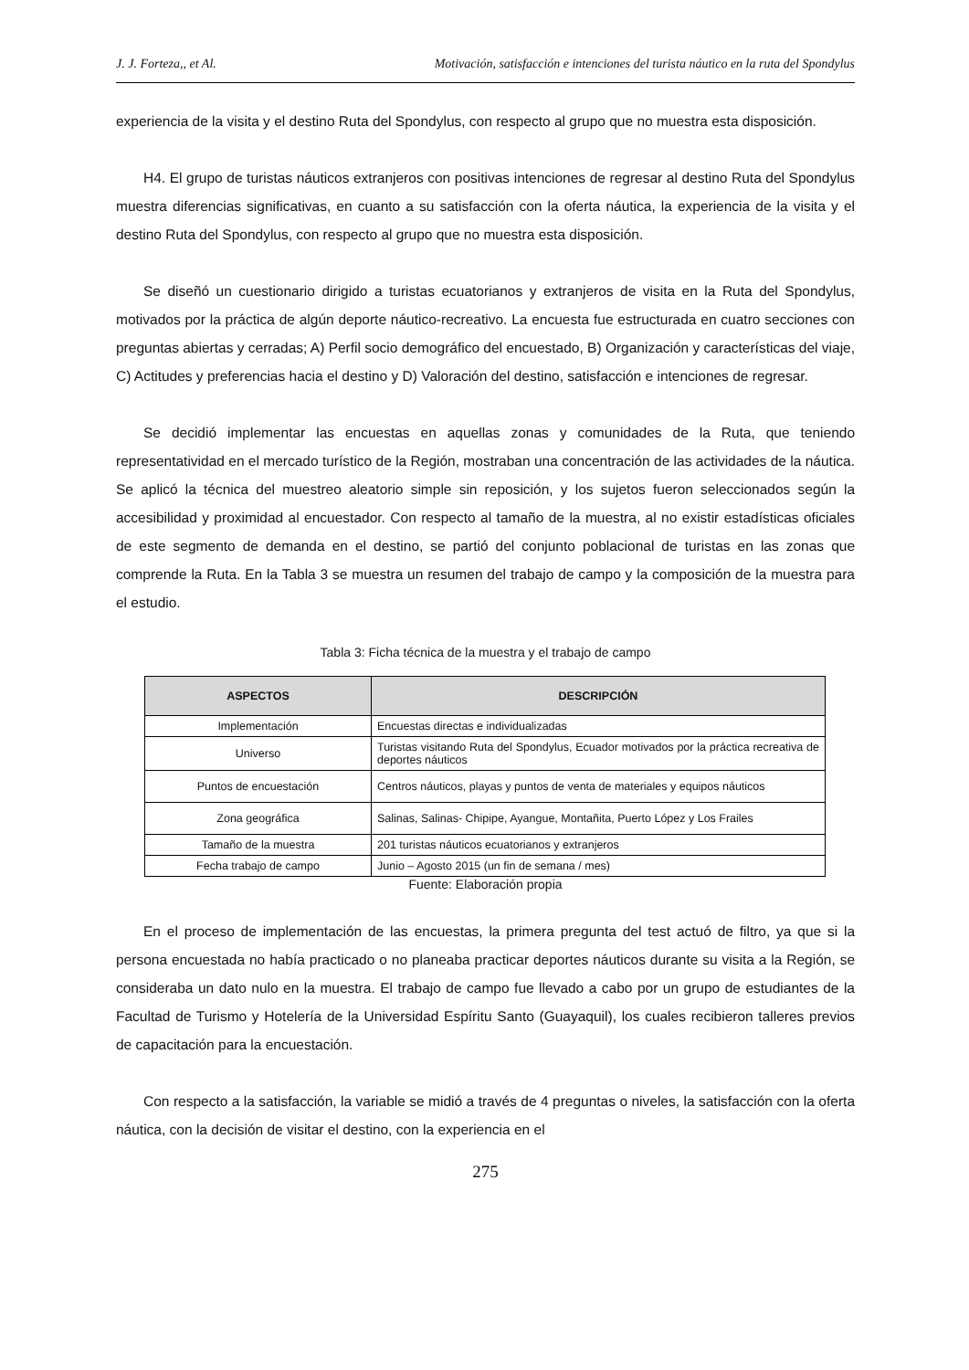J. J. Forteza,, et Al. Motivación, satisfacción e intenciones del turista náutico en la ruta del Spondylus
experiencia de la visita y el destino Ruta del Spondylus, con respecto al grupo que no muestra esta disposición.
H4. El grupo de turistas náuticos extranjeros con positivas intenciones de regresar al destino Ruta del Spondylus muestra diferencias significativas, en cuanto a su satisfacción con la oferta náutica, la experiencia de la visita y el destino Ruta del Spondylus, con respecto al grupo que no muestra esta disposición.
Se diseñó un cuestionario dirigido a turistas ecuatorianos y extranjeros de visita en la Ruta del Spondylus, motivados por la práctica de algún deporte náutico-recreativo. La encuesta fue estructurada en cuatro secciones con preguntas abiertas y cerradas; A) Perfil socio demográfico del encuestado, B) Organización y características del viaje, C) Actitudes y preferencias hacia el destino y D) Valoración del destino, satisfacción e intenciones de regresar.
Se decidió implementar las encuestas en aquellas zonas y comunidades de la Ruta, que teniendo representatividad en el mercado turístico de la Región, mostraban una concentración de las actividades de la náutica. Se aplicó la técnica del muestreo aleatorio simple sin reposición, y los sujetos fueron seleccionados según la accesibilidad y proximidad al encuestador. Con respecto al tamaño de la muestra, al no existir estadísticas oficiales de este segmento de demanda en el destino, se partió del conjunto poblacional de turistas en las zonas que comprende la Ruta. En la Tabla 3 se muestra un resumen del trabajo de campo y la composición de la muestra para el estudio.
Tabla 3: Ficha técnica de la muestra y el trabajo de campo
| ASPECTOS | DESCRIPCIÓN |
| --- | --- |
| Implementación | Encuestas directas e individualizadas |
| Universo | Turistas visitando Ruta del Spondylus, Ecuador motivados por la práctica recreativa de deportes náuticos |
| Puntos de encuestación | Centros náuticos, playas y puntos de venta de materiales y equipos náuticos |
| Zona geográfica | Salinas, Salinas- Chipipe, Ayangue, Montañita, Puerto López y Los Frailes |
| Tamaño de la muestra | 201 turistas náuticos ecuatorianos y extranjeros |
| Fecha trabajo de campo | Junio – Agosto 2015 (un fin de semana / mes) |
Fuente: Elaboración propia
En el proceso de implementación de las encuestas, la primera pregunta del test actuó de filtro, ya que si la persona encuestada no había practicado o no planeaba practicar deportes náuticos durante su visita a la Región, se consideraba un dato nulo en la muestra. El trabajo de campo fue llevado a cabo por un grupo de estudiantes de la Facultad de Turismo y Hotelería de la Universidad Espíritu Santo (Guayaquil), los cuales recibieron talleres previos de capacitación para la encuestación.
Con respecto a la satisfacción, la variable se midió a través de 4 preguntas o niveles, la satisfacción con la oferta náutica, con la decisión de visitar el destino, con la experiencia en el
275